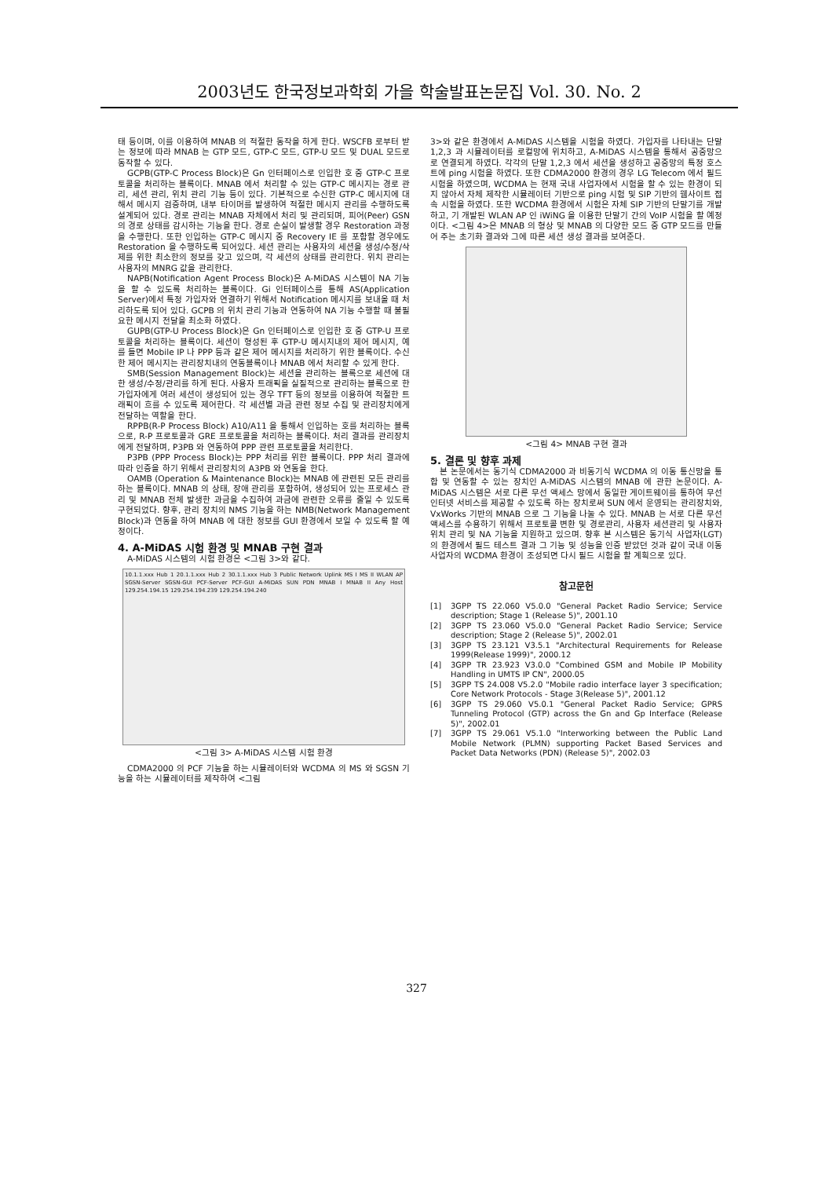2003년도 한국정보과학회 가을 학술발표논문집 Vol. 30. No. 2
태 등이며, 이를 이용하여 MNAB 의 적절한 동작을 하게 한다. WSCFB 로부터 받는 정보에 따라 MNAB 는 GTP 모드, GTP-C 모드, GTP-U 모드 및 DUAL 모드로 동작할 수 있다.
GCPB(GTP-C Process Block)은 Gn 인터페이스로 인입한 호 중 GTP-C 프로토콜을 처리하는 블록이다. MNAB 에서 처리할 수 있는 GTP-C 메시지는 경로 관리, 세션 관리, 위치 관리 기능 등이 있다. 기본적으로 수신한 GTP-C 메시지에 대해서 메시지 검증하며, 내부 타이머를 발생하여 적절한 메시지 관리를 수행하도록 설계되어 있다. 경로 관리는 MNAB 자체에서 처리 및 관리되며, 피어(Peer) GSN 의 경로 상태를 감시하는 기능을 한다. 경로 손실이 발생할 경우 Restoration 과정을 수행한다. 또한 인입하는 GTP-C 메시지 중 Recovery IE 를 포함할 경우에도 Restoration 을 수행하도록 되어있다. 세션 관리는 사용자의 세션을 생성/수정/삭제를 위한 최소한의 정보를 갖고 있으며, 각 세션의 상태를 관리한다. 위치 관리는 사용자의 MNRG 값을 관리한다.
NAPB(Notification Agent Process Block)은 A-MiDAS 시스템이 NA 기능을 할 수 있도록 처리하는 블록이다. Gi 인터페이스를 통해 AS(Application Server)에서 특정 가입자와 연결하기 위해서 Notification 메시지를 보내올 때 처리하도록 되어 있다. GCPB 의 위치 관리 기능과 연동하여 NA 기능 수행할 때 불필요한 메시지 전달을 최소화 하였다.
GUPB(GTP-U Process Block)은 Gn 인터페이스로 인입한 호 중 GTP-U 프로토콜을 처리하는 블록이다. 세션이 형성된 후 GTP-U 메시지내의 제어 메시지, 예를 들면 Mobile IP 나 PPP 등과 같은 제어 메시지를 처리하기 위한 블록이다. 수신한 제어 메시지는 관리장치내의 연동블록이나 MNAB 에서 처리할 수 있게 한다.
SMB(Session Management Block)는 세션을 관리하는 블록으로 세션에 대한 생성/수정/관리를 하게 된다. 사용자 트래픽을 실질적으로 관리하는 블록으로 한 가입자에게 여러 세션이 생성되어 있는 경우 TFT 등의 정보를 이용하여 적절한 트래픽이 흐를 수 있도록 제어한다. 각 세션별 과금 관련 정보 수집 및 관리장치에게 전달하는 역할을 한다.
RPPB(R-P Process Block) A10/A11 을 통해서 인입하는 호를 처리하는 블록으로, R-P 프로토콜과 GRE 프로토콜을 처리하는 블록이다. 처리 결과를 관리장치에게 전달하며, P3PB 와 연동하여 PPP 관련 프로토콜을 처리한다.
P3PB (PPP Process Block)는 PPP 처리를 위한 블록이다. PPP 처리 결과에 따라 인증을 하기 위해서 관리장치의 A3PB 와 연동을 한다.
OAMB (Operation & Maintenance Block)는 MNAB 에 관련된 모든 관리를 하는 블록이다. MNAB 의 상태, 장애 관리를 포함하여, 생성되어 있는 프로세스 관리 및 MNAB 전체 발생한 과금을 수집하여 과금에 관련한 오류를 줄일 수 있도록 구현되었다. 향후, 관리 장치의 NMS 기능을 하는 NMB(Network Management Block)과 연동을 하여 MNAB 에 대한 정보를 GUI 환경에서 보일 수 있도록 할 예정이다.
4. A-MiDAS 시험 환경 및 MNAB 구현 결과
A-MiDAS 시스템의 시험 환경은 <그림 3>와 같다.
10.1.1.xxx Hub 1 20.1.1.xxx Hub 2 30.1.1.xxx Hub 3 Public Network Uplink MS I MS II WLAN AP SGSN-Server SGSN-GUI PCF-Server PCF-GUI A-MiDAS SUN PDN MNAB I MNAB II Any Host 129.254.194.15 129.254.194.239 129.254.194.240
<그림 3> A-MiDAS 시스템 시험 환경
CDMA2000 의 PCF 기능을 하는 시뮬레이터와 WCDMA 의 MS 와 SGSN 기능을 하는 시뮬레이터를 제작하여 <그림
3>와 같은 환경에서 A-MiDAS 시스템을 시험을 하였다. 가입자를 나타내는 단말 1,2,3 과 시뮬레이터를 로컬망에 위치하고, A-MiDAS 시스템을 통해서 공중망으로 연결되게 하였다. 각각의 단말 1,2,3 에서 세션을 생성하고 공중망의 특정 호스트에 ping 시험을 하였다. 또한 CDMA2000 환경의 경우 LG Telecom 에서 필드 시험을 하였으며, WCDMA 는 현재 국내 사업자에서 시험을 할 수 있는 환경이 되지 않아서 자체 제작한 시뮬레이터 기반으로 ping 시험 및 SIP 기반의 웹사이트 접속 시험을 하였다. 또한 WCDMA 환경에서 시험은 자체 SIP 기반의 단말기를 개발하고, 기 개발된 WLAN AP 인 iWiNG 을 이용한 단말기 간의 VoIP 시험을 할 예정이다. <그림 4>은 MNAB 의 형상 및 MNAB 의 다양한 모드 중 GTP 모드를 만들어 주는 초기화 결과와 그에 따른 세션 생성 결과를 보여준다.
<그림 4> MNAB 구현 결과
5. 결론 및 향후 과제
본 논문에서는 동기식 CDMA2000 과 비동기식 WCDMA 의 이동 통신망을 통합 및 연동할 수 있는 장치인 A-MiDAS 시스템의 MNAB 에 관한 논문이다. A-MiDAS 시스템은 서로 다른 무선 액세스 망에서 동일한 게이트웨이를 통하여 무선인터넷 서비스를 제공할 수 있도록 하는 장치로써 SUN 에서 운영되는 관리장치와, VxWorks 기반의 MNAB 으로 그 기능을 나눌 수 있다. MNAB 는 서로 다른 무선 액세스를 수용하기 위해서 프로토콜 변환 및 경로관리, 사용자 세션관리 및 사용자 위치 관리 및 NA 기능을 지원하고 있으며. 향후 본 시스템은 동기식 사업자(LGT)의 환경에서 필드 테스트 결과 그 기능 및 성능을 인증 받았던 것과 같이 국내 이동사업자의 WCDMA 환경이 조성되면 다시 필드 시험을 할 계획으로 있다.
참고문헌
[1] 3GPP TS 22.060 V5.0.0 "General Packet Radio Service; Service description; Stage 1 (Release 5)", 2001.10
[2] 3GPP TS 23.060 V5.0.0 "General Packet Radio Service; Service description; Stage 2 (Release 5)", 2002.01
[3] 3GPP TS 23.121 V3.5.1 "Architectural Requirements for Release 1999(Release 1999)", 2000.12
[4] 3GPP TR 23.923 V3.0.0 "Combined GSM and Mobile IP Mobility Handling in UMTS IP CN", 2000.05
[5] 3GPP TS 24.008 V5.2.0 "Mobile radio interface layer 3 specification; Core Network Protocols - Stage 3(Release 5)", 2001.12
[6] 3GPP TS 29.060 V5.0.1 "General Packet Radio Service; GPRS Tunneling Protocol (GTP) across the Gn and Gp Interface (Release 5)", 2002.01
[7] 3GPP TS 29.061 V5.1.0 "Interworking between the Public Land Mobile Network (PLMN) supporting Packet Based Services and Packet Data Networks (PDN) (Release 5)", 2002.03
327